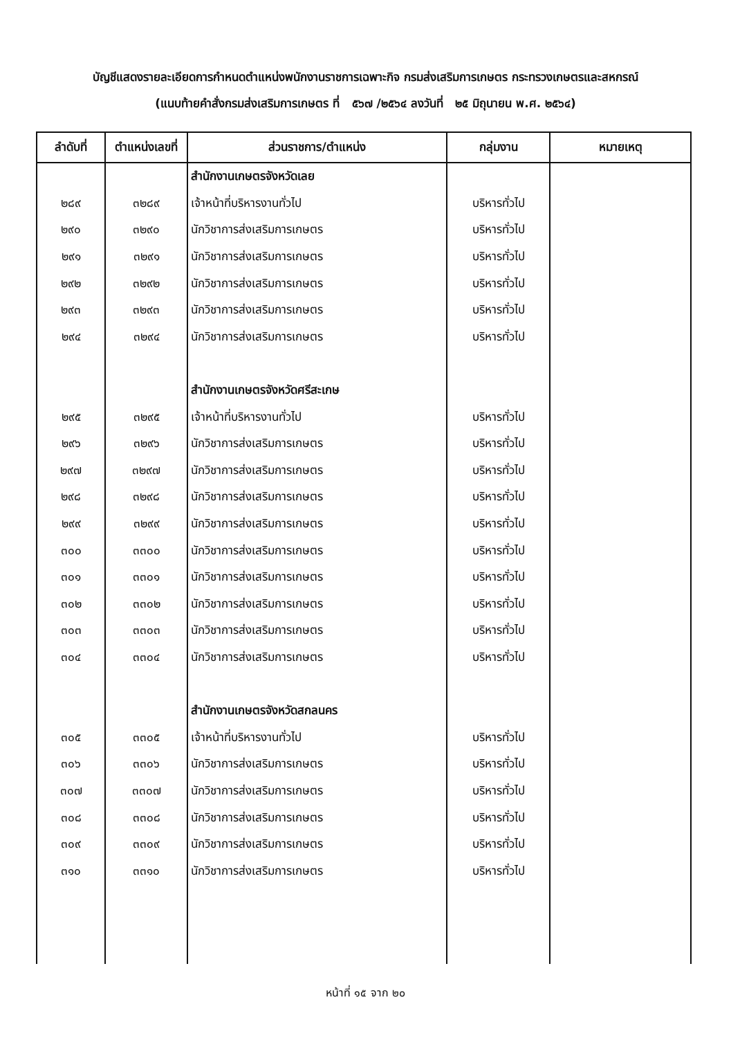บัญชีแสดงรายละเอียดการกำหนดตำแหน่งพนักงานราชการเฉพาะกิจ กรมส่งเสริมการเกษตร กระทรวงเกษตรและสหกรณ์
(แนบท้ายคำสั่งกรมส่งเสริมการเกษตร ที่ ๕๖๗ /๒๕๖๔ ลงวันที่ ๒๕ มิถุนายน พ.ศ. ๒๕๖๔)
| ลำดับที่ | ตำแหน่งเลขที่ | ส่วนราชการ/ตำแหน่ง | กลุ่มงาน | หมายเหตุ |
| --- | --- | --- | --- | --- |
| | | สำนักงานเกษตรจังหวัดเลย | | |
| ๒๘๙ | ๓๒๘๙ | เจ้าหน้าที่บริหารงานทั่วไป | บริหารทั่วไป | |
| ๒๙๐ | ๓๒๙๐ | นักวิชาการส่งเสริมการเกษตร | บริหารทั่วไป | |
| ๒๙๑ | ๓๒๙๑ | นักวิชาการส่งเสริมการเกษตร | บริหารทั่วไป | |
| ๒๙๒ | ๓๒๙๒ | นักวิชาการส่งเสริมการเกษตร | บริหารทั่วไป | |
| ๒๙๓ | ๓๒๙๓ | นักวิชาการส่งเสริมการเกษตร | บริหารทั่วไป | |
| ๒๙๔ | ๓๒๙๔ | นักวิชาการส่งเสริมการเกษตร | บริหารทั่วไป | |
| | | สำนักงานเกษตรจังหวัดศรีสะเกษ | | |
| ๒๙๕ | ๓๒๙๕ | เจ้าหน้าที่บริหารงานทั่วไป | บริหารทั่วไป | |
| ๒๙๖ | ๓๒๙๖ | นักวิชาการส่งเสริมการเกษตร | บริหารทั่วไป | |
| ๒๙๗ | ๓๒๙๗ | นักวิชาการส่งเสริมการเกษตร | บริหารทั่วไป | |
| ๒๙๘ | ๓๒๙๘ | นักวิชาการส่งเสริมการเกษตร | บริหารทั่วไป | |
| ๒๙๙ | ๓๒๙๙ | นักวิชาการส่งเสริมการเกษตร | บริหารทั่วไป | |
| ๓๐๐ | ๓๓๐๐ | นักวิชาการส่งเสริมการเกษตร | บริหารทั่วไป | |
| ๓๐๑ | ๓๓๐๑ | นักวิชาการส่งเสริมการเกษตร | บริหารทั่วไป | |
| ๓๐๒ | ๓๓๐๒ | นักวิชาการส่งเสริมการเกษตร | บริหารทั่วไป | |
| ๓๐๓ | ๓๓๐๓ | นักวิชาการส่งเสริมการเกษตร | บริหารทั่วไป | |
| ๓๐๔ | ๓๓๐๔ | นักวิชาการส่งเสริมการเกษตร | บริหารทั่วไป | |
| | | สำนักงานเกษตรจังหวัดสกลนคร | | |
| ๓๐๕ | ๓๓๐๕ | เจ้าหน้าที่บริหารงานทั่วไป | บริหารทั่วไป | |
| ๓๐๖ | ๓๓๐๖ | นักวิชาการส่งเสริมการเกษตร | บริหารทั่วไป | |
| ๓๐๗ | ๓๓๐๗ | นักวิชาการส่งเสริมการเกษตร | บริหารทั่วไป | |
| ๓๐๘ | ๓๓๐๘ | นักวิชาการส่งเสริมการเกษตร | บริหารทั่วไป | |
| ๓๐๙ | ๓๓๐๙ | นักวิชาการส่งเสริมการเกษตร | บริหารทั่วไป | |
| ๓๑๐ | ๓๓๑๐ | นักวิชาการส่งเสริมการเกษตร | บริหารทั่วไป | |
หน้าที่ ๑๕ จาก ๒๐